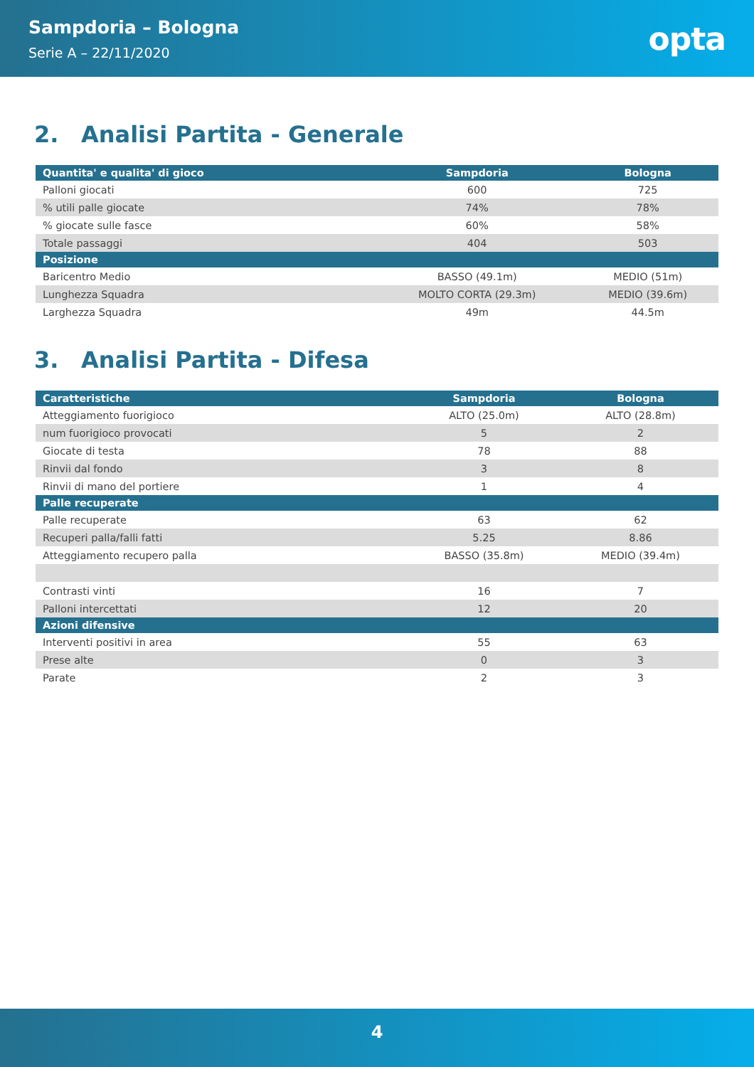Sampdoria – Bologna
Serie A – 22/11/2020
opta
2. Analisi Partita - Generale
| Quantita' e qualita' di gioco | Sampdoria | Bologna |
| --- | --- | --- |
| Palloni giocati | 600 | 725 |
| % utili palle giocate | 74% | 78% |
| % giocate sulle fasce | 60% | 58% |
| Totale passaggi | 404 | 503 |
| Posizione | | |
| Baricentro Medio | BASSO (49.1m) | MEDIO (51m) |
| Lunghezza Squadra | MOLTO CORTA (29.3m) | MEDIO (39.6m) |
| Larghezza Squadra | 49m | 44.5m |
3. Analisi Partita - Difesa
| Caratteristiche | Sampdoria | Bologna |
| --- | --- | --- |
| Atteggiamento fuorigioco | ALTO (25.0m) | ALTO (28.8m) |
| num fuorigioco provocati | 5 | 2 |
| Giocate di testa | 78 | 88 |
| Rinvii dal fondo | 3 | 8 |
| Rinvii di mano del portiere | 1 | 4 |
| Palle recuperate | | |
| Palle recuperate | 63 | 62 |
| Recuperi palla/falli fatti | 5.25 | 8.86 |
| Atteggiamento recupero palla | BASSO (35.8m) | MEDIO (39.4m) |
| Contrasti vinti | 16 | 7 |
| Palloni intercettati | 12 | 20 |
| Azioni difensive | | |
| Interventi positivi in area | 55 | 63 |
| Prese alte | 0 | 3 |
| Parate | 2 | 3 |
4